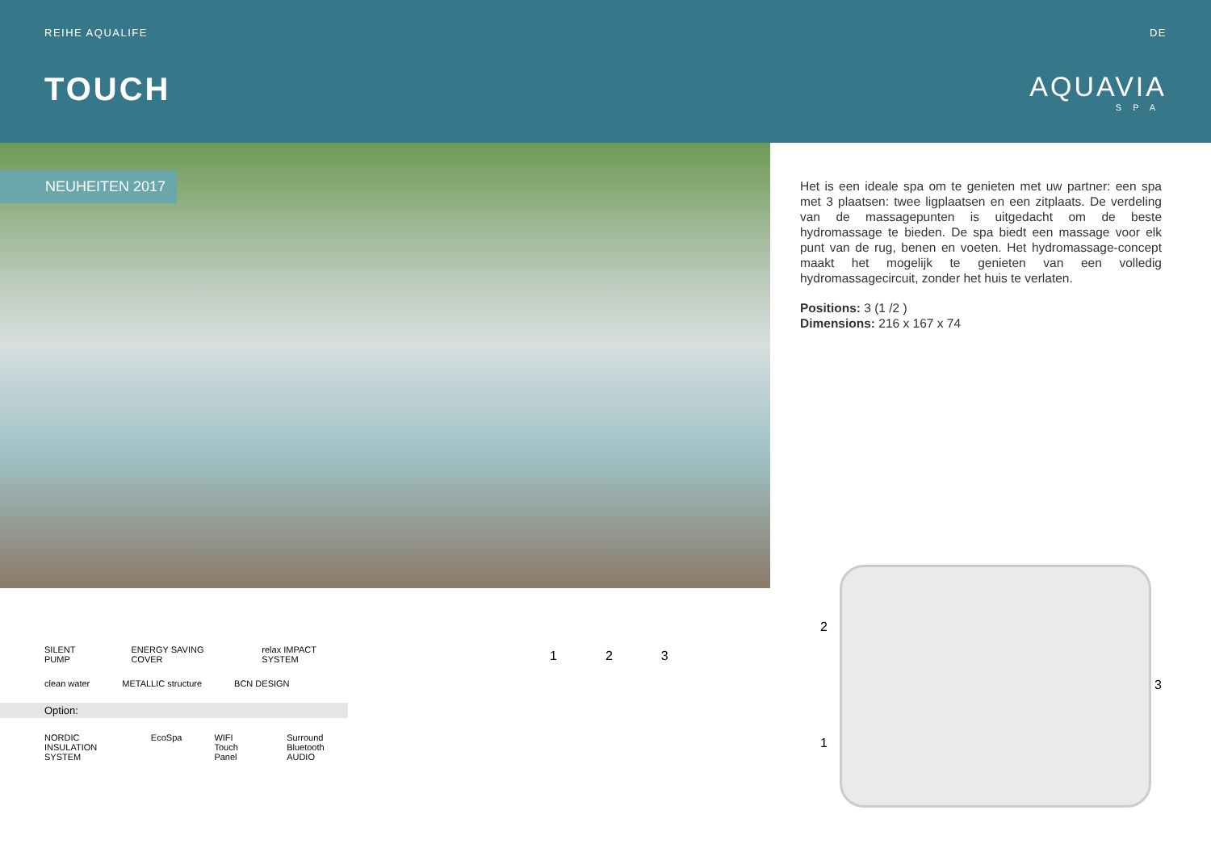REIHE AQUALIFE DE
TOUCH
AQUAVIA
SPA
NEUHEITEN 2017
Het is een ideale spa om te genieten met uw partner: een spa met 3 plaatsen: twee ligplaatsen en een zitplaats. De verdeling van de massagepunten is uitgedacht om de beste hydromassage te bieden. De spa biedt een massage voor elk punt van de rug, benen en voeten. Het hydromassage-concept maakt het mogelijk te genieten van een volledig hydromassagecircuit, zonder het huis te verlaten.
Positions: 3 (1 /2 )
Dimensions: 216 x 167 x 74
SILENT PUMP ENERGY SAVING COVER relax IMPACT SYSTEM
clean water METALLIC structure BCN DESIGN
Option:
NORDIC INSULATION SYSTEM EcoSpa WIFI Touch Panel Surround Bluetooth AUDIO
1 2 3
2
1
3